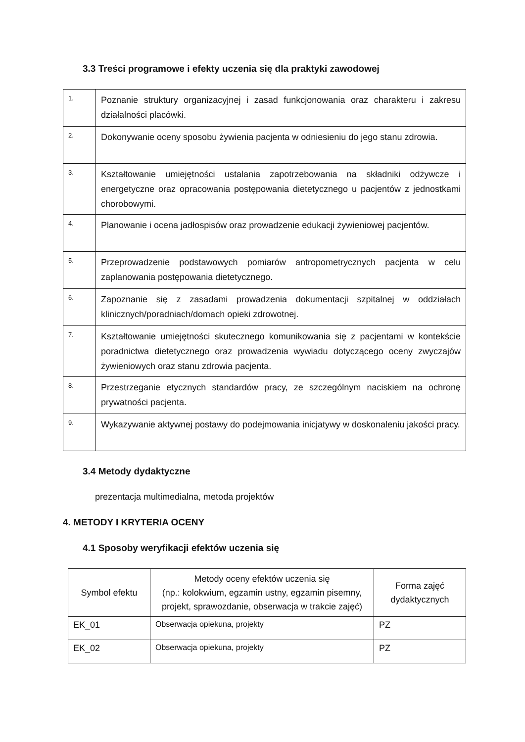3.3 Treści programowe i efekty uczenia się dla praktyki zawodowej
| 1. | Poznanie struktury organizacyjnej i zasad funkcjonowania oraz charakteru i zakresu działalności placówki. |
| 2. | Dokonywanie oceny sposobu żywienia pacjenta w odniesieniu do jego stanu zdrowia. |
| 3. | Kształtowanie umiejętności ustalania zapotrzebowania na składniki odżywcze i energetyczne oraz opracowania postępowania dietetycznego u pacjentów z jednostkami chorobowymi. |
| 4. | Planowanie i ocena jadłospisów oraz prowadzenie edukacji żywieniowej pacjentów. |
| 5. | Przeprowadzenie podstawowych pomiarów antropometrycznych pacjenta w celu zaplanowania postępowania dietetycznego. |
| 6. | Zapoznanie się z zasadami prowadzenia dokumentacji szpitalnej w oddziałach klinicznych/poradniach/domach opieki zdrowotnej. |
| 7. | Kształtowanie umiejętności skutecznego komunikowania się z pacjentami w kontekście poradnictwa dietetycznego oraz prowadzenia wywiadu dotyczącego oceny zwyczajów żywieniowych oraz stanu zdrowia pacjenta. |
| 8. | Przestrzeganie etycznych standardów pracy, ze szczególnym naciskiem na ochronę prywatności pacjenta. |
| 9. | Wykazywanie aktywnej postawy do podejmowania inicjatywy w doskonaleniu jakości pracy. |
3.4 Metody dydaktyczne
prezentacja multimedialna, metoda projektów
4. METODY I KRYTERIA OCENY
4.1 Sposoby weryfikacji efektów uczenia się
| Symbol efektu | Metody oceny efektów uczenia się (np.: kolokwium, egzamin ustny, egzamin pisemny, projekt, sprawozdanie, obserwacja w trakcie zajęć) | Forma zajęć dydaktycznych |
| --- | --- | --- |
| EK_01 | Obserwacja opiekuna, projekty | PZ |
| EK_02 | Obserwacja opiekuna, projekty | PZ |